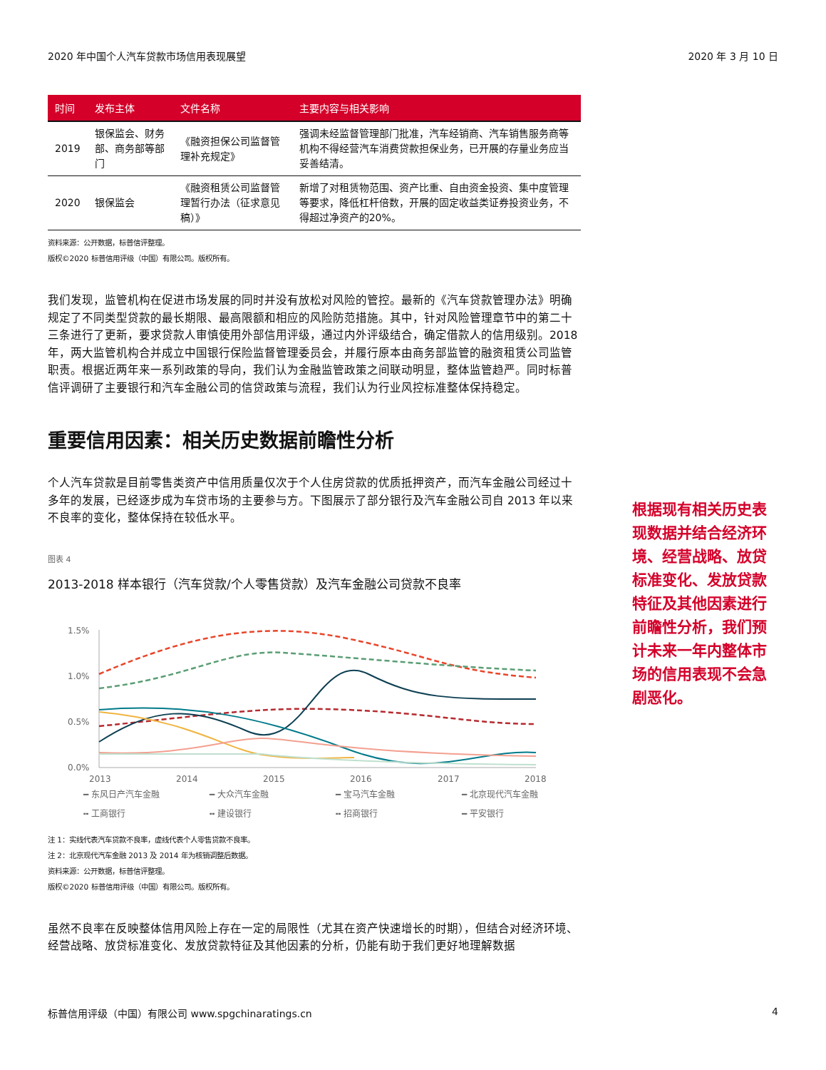2020 年中国个人汽车贷款市场信用表现展望 2020 年 3 月 10 日
| 时间 | 发布主体 | 文件名称 | 主要内容与相关影响 |
| --- | --- | --- | --- |
| 2019 | 银保监会、财务部、商务部等部门 | 《融资担保公司监督管理补充规定》 | 强调未经监督管理部门批准，汽车经销商、汽车销售服务商等机构不得经营汽车消费贷款担保业务，已开展的存量业务应当妥善结清。 |
| 2020 | 银保监会 | 《融资租赁公司监督管理暂行办法（征求意见稿）》 | 新增了对租赁物范围、资产比重、自由资金投资、集中度管理等要求，降低杠杆倍数，开展的固定收益类证券投资业务，不得超过净资产的20%。 |
资料来源：公开数据，标普信评整理。
版权©2020 标普信用评级（中国）有限公司。版权所有。
我们发现，监管机构在促进市场发展的同时并没有放松对风险的管控。最新的《汽车贷款管理办法》明确规定了不同类型贷款的最长期限、最高限额和相应的风险防范措施。其中，针对风险管理章节中的第二十三条进行了更新，要求贷款人审慎使用外部信用评级，通过内外评级结合，确定借款人的信用级别。2018 年，两大监管机构合并成立中国银行保险监督管理委员会，并履行原本由商务部监管的融资租赁公司监管职责。根据近两年来一系列政策的导向，我们认为金融监管政策之间联动明显，整体监管趋严。同时标普信评调研了主要银行和汽车金融公司的信贷政策与流程，我们认为行业风控标准整体保持稳定。
重要信用因素：相关历史数据前瞻性分析
个人汽车贷款是目前零售类资产中信用质量仅次于个人住房贷款的优质抵押资产，而汽车金融公司经过十多年的发展，已经逐步成为车贷市场的主要参与方。下图展示了部分银行及汽车金融公司自 2013 年以来不良率的变化，整体保持在较低水平。
图表 4
2013-2018 样本银行（汽车贷款/个人零售贷款）及汽车金融公司贷款不良率
1.5%
1.0%
0.5%
0.0%
2013
2014
2015
2016
2017
2018
━ 东风日产汽车金融 ━ 大众汽车金融 ━ 宝马汽车金融 ━ 北京现代汽车金融 ╍ 工商银行 ╍ 建设银行 ╍ 招商银行 ━ 平安银行
注 1：实线代表汽车贷款不良率，虚线代表个人零售贷款不良率。
注 2：北京现代汽车金融 2013 及 2014 年为核销调整后数据。
资料来源：公开数据，标普信评整理。
版权©2020 标普信用评级（中国）有限公司。版权所有。
虽然不良率在反映整体信用风险上存在一定的局限性（尤其在资产快速增长的时期），但结合对经济环境、经营战略、放贷标准变化、发放贷款特征及其他因素的分析，仍能有助于我们更好地理解数据
根据现有相关历史表现数据并结合经济环境、经营战略、放贷标准变化、发放贷款特征及其他因素进行前瞻性分析，我们预计未来一年内整体市场的信用表现不会急剧恶化。
标普信用评级（中国）有限公司 www.spgchinaratings.cn 4